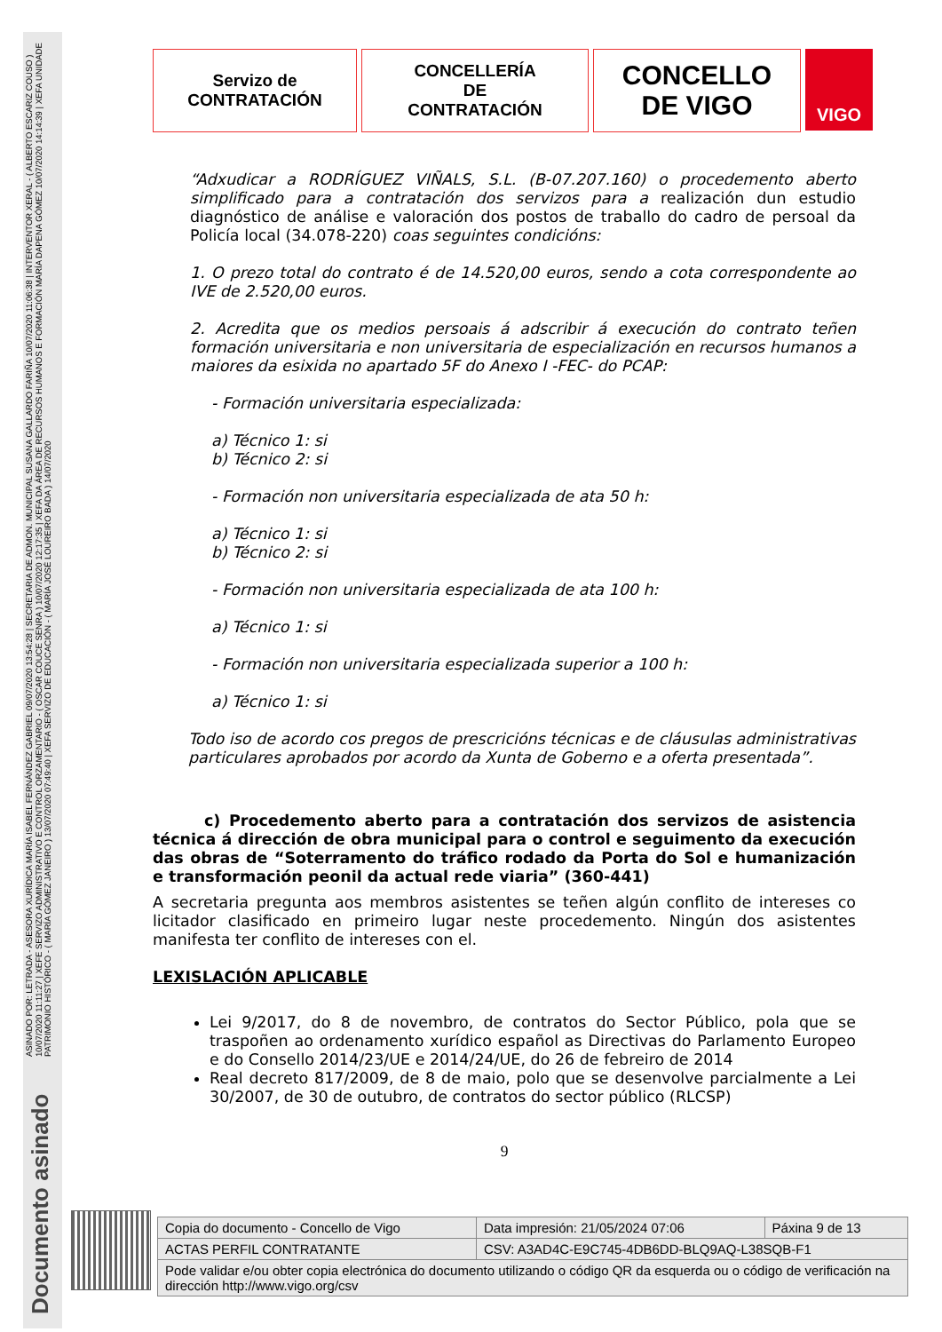ASINADO POR: LETRADA - ASESORA XURÍDICA MARÍA ISABEL FERNÁNDEZ GABRIEL 09/07/2020 13:54:28 | SECRETARIA DE ADMON. MUNICIPAL SUSANA GALLARDO FARIÑA 10/07/2020 11:06:38 | INTERVENTOR XERAL - ( ALBERTO ESCARIZ COUSO ) 10/07/2020 11:11:27 | XEFE SERVIZO ADMINISTRATIVO E CONTROL ORZAMENTARIO - ( OSCAR COUCE SENRA ) 10/07/2020 12:17:35 | XEFA DA ÁREA DE RECURSOS HUMANOS E FORMACIÓN MARÍA DAPENA GÓMEZ 10/07/2020 14:14:39 | XEFA UNIDADE PATRIMONIO HISTÓRICO - ( MARÍA GÓMEZ JANEIRO ) 13/07/2020 07:49:40 | XEFA SERVIZO DE EDUCACIÓN - ( MARÍA JOSÉ LOUREIRO BADA ) 14/07/2020
Documento asinado
Servizo de
CONTRATACIÓN
CONCELLERÍA
DE
CONTRATACIÓN
CONCELLO
DE VIGO
VIGO
“Adxudicar a RODRÍGUEZ VIÑALS, S.L. (B-07.207.160) o procedemento aberto simplificado para a contratación dos servizos para a realización dun estudio diagnóstico de análise e valoración dos postos de traballo do cadro de persoal da Policía local (34.078-220) coas seguintes condicións:
1. O prezo total do contrato é de 14.520,00 euros, sendo a cota correspondente ao IVE de 2.520,00 euros.
2. Acredita que os medios persoais á adscribir á execución do contrato teñen formación universitaria e non universitaria de especialización en recursos humanos a maiores da esixida no apartado 5F do Anexo I -FEC- do PCAP:
- Formación universitaria especializada:
a) Técnico 1: si
b) Técnico 2: si
- Formación non universitaria especializada de ata 50 h:
a) Técnico 1: si
b) Técnico 2: si
- Formación non universitaria especializada de ata 100 h:
a) Técnico 1: si
- Formación non universitaria especializada superior a 100 h:
a) Técnico 1: si
Todo iso de acordo cos pregos de prescricións técnicas e de cláusulas administrativas particulares aprobados por acordo da Xunta de Goberno e a oferta presentada”.
c) Procedemento aberto para a contratación dos servizos de asistencia técnica á dirección de obra municipal para o control e seguimento da execución das obras de “Soterramento do tráfico rodado da Porta do Sol e humanización e transformación peonil da actual rede viaria” (360-441)
A secretaria pregunta aos membros asistentes se teñen algún conflito de intereses co licitador clasificado en primeiro lugar neste procedemento. Ningún dos asistentes manifesta ter conflito de intereses con el.
LEXISLACIÓN APLICABLE
Lei 9/2017, do 8 de novembro, de contratos do Sector Público, pola que se traspoñen ao ordenamento xurídico español as Directivas do Parlamento Europeo e do Consello 2014/23/UE e 2014/24/UE, do 26 de febreiro de 2014
Real decreto 817/2009, de 8 de maio, polo que se desenvolve parcialmente a Lei 30/2007, de 30 de outubro, de contratos do sector público (RLCSP)
9
| Copia do documento - Concello de Vigo | Data impresión: 21/05/2024 07:06 | Páxina 9 de 13 |
| ACTAS PERFIL CONTRATANTE | CSV: A3AD4C-E9C745-4DB6DD-BLQ9AQ-L38SQB-F1 | |
| Pode validar e/ou obter copia electrónica do documento utilizando o código QR da esquerda ou o código de verificación na dirección http://www.vigo.org/csv | | |